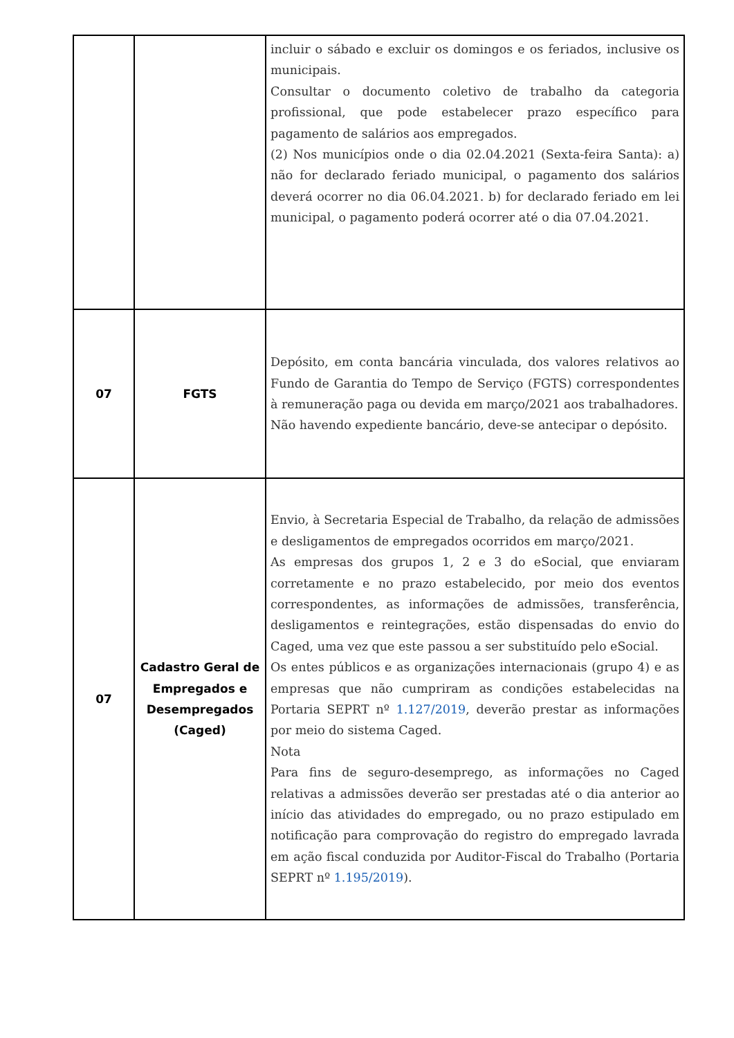| | | incluir o sábado e excluir os domingos e os feriados, inclusive os municipais. Consultar o documento coletivo de trabalho da categoria profissional, que pode estabelecer prazo específico para pagamento de salários aos empregados. (2) Nos municípios onde o dia 02.04.2021 (Sexta-feira Santa): a) não for declarado feriado municipal, o pagamento dos salários deverá ocorrer no dia 06.04.2021. b) for declarado feriado em lei municipal, o pagamento poderá ocorrer até o dia 07.04.2021. |
| 07 | FGTS | Depósito, em conta bancária vinculada, dos valores relativos ao Fundo de Garantia do Tempo de Serviço (FGTS) correspondentes à remuneração paga ou devida em março/2021 aos trabalhadores. Não havendo expediente bancário, deve-se antecipar o depósito. |
| 07 | Cadastro Geral de Empregados e Desempregados (Caged) | Envio, à Secretaria Especial de Trabalho, da relação de admissões e desligamentos de empregados ocorridos em março/2021. As empresas dos grupos 1, 2 e 3 do eSocial, que enviaram corretamente e no prazo estabelecido, por meio dos eventos correspondentes, as informações de admissões, transferência, desligamentos e reintegrações, estão dispensadas do envio do Caged, uma vez que este passou a ser substituído pelo eSocial. Os entes públicos e as organizações internacionais (grupo 4) e as empresas que não cumpriram as condições estabelecidas na Portaria SEPRT nº 1.127/2019 , deverão prestar as informações por meio do sistema Caged. Nota Para fins de seguro-desemprego, as informações no Caged relativas a admissões deverão ser prestadas até o dia anterior ao início das atividades do empregado, ou no prazo estipulado em notificação para comprovação do registro do empregado lavrada em ação fiscal conduzida por Auditor-Fiscal do Trabalho (Portaria SEPRT nº 1.195/2019 ). |